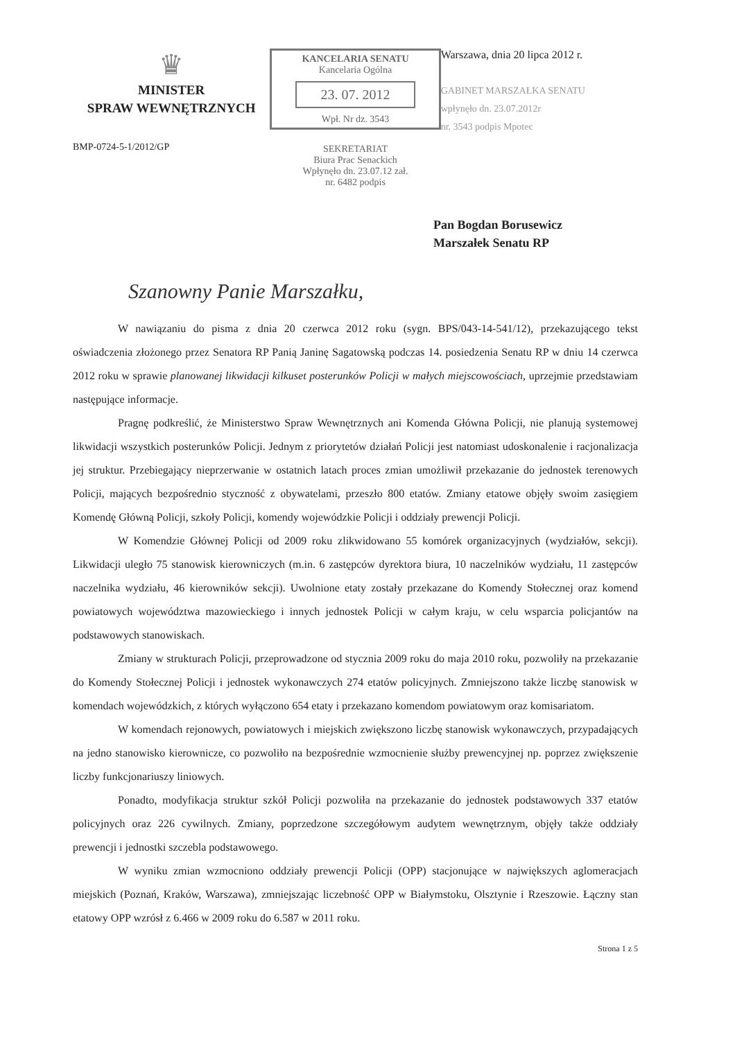♛
MINISTER
SPRAW WEWNĘTRZNYCH
BMP-0724-5-1/2012/GP
KANCELARIA SENATU
Kancelaria Ogólna
23. 07. 2012
Wpł. Nr dz. 3543
SEKRETARIAT
Biura Prac Senackich
Wpłynęło dn. 23.07.12 zał.
nr. 6482 podpis
Warszawa, dnia 20 lipca 2012 r.
GABINET MARSZAŁKA SENATU
wpłynęło dn. 23.07.2012r
nr. 3543 podpis Mpotec
Pan Bogdan Borusewicz
Marszałek Senatu RP
Szanowny Panie Marszałku,
W nawiązaniu do pisma z dnia 20 czerwca 2012 roku (sygn. BPS/043-14-541/12), przekazującego tekst oświadczenia złożonego przez Senatora RP Panią Janinę Sagatowską podczas 14. posiedzenia Senatu RP w dniu 14 czerwca 2012 roku w sprawie planowanej likwidacji kilkuset posterunków Policji w małych miejscowościach, uprzejmie przedstawiam następujące informacje.
Pragnę podkreślić, że Ministerstwo Spraw Wewnętrznych ani Komenda Główna Policji, nie planują systemowej likwidacji wszystkich posterunków Policji. Jednym z priorytetów działań Policji jest natomiast udoskonalenie i racjonalizacja jej struktur. Przebiegający nieprzerwanie w ostatnich latach proces zmian umożliwił przekazanie do jednostek terenowych Policji, mających bezpośrednio styczność z obywatelami, przeszło 800 etatów. Zmiany etatowe objęły swoim zasięgiem Komendę Główną Policji, szkoły Policji, komendy wojewódzkie Policji i oddziały prewencji Policji.
W Komendzie Głównej Policji od 2009 roku zlikwidowano 55 komórek organizacyjnych (wydziałów, sekcji). Likwidacji uległo 75 stanowisk kierowniczych (m.in. 6 zastępców dyrektora biura, 10 naczelników wydziału, 11 zastępców naczelnika wydziału, 46 kierowników sekcji). Uwolnione etaty zostały przekazane do Komendy Stołecznej oraz komend powiatowych województwa mazowieckiego i innych jednostek Policji w całym kraju, w celu wsparcia policjantów na podstawowych stanowiskach.
Zmiany w strukturach Policji, przeprowadzone od stycznia 2009 roku do maja 2010 roku, pozwoliły na przekazanie do Komendy Stołecznej Policji i jednostek wykonawczych 274 etatów policyjnych. Zmniejszono także liczbę stanowisk w komendach wojewódzkich, z których wyłączono 654 etaty i przekazano komendom powiatowym oraz komisariatom.
W komendach rejonowych, powiatowych i miejskich zwiększono liczbę stanowisk wykonawczych, przypadających na jedno stanowisko kierownicze, co pozwoliło na bezpośrednie wzmocnienie służby prewencyjnej np. poprzez zwiększenie liczby funkcjonariuszy liniowych.
Ponadto, modyfikacja struktur szkół Policji pozwoliła na przekazanie do jednostek podstawowych 337 etatów policyjnych oraz 226 cywilnych. Zmiany, poprzedzone szczegółowym audytem wewnętrznym, objęły także oddziały prewencji i jednostki szczebla podstawowego.
W wyniku zmian wzmocniono oddziały prewencji Policji (OPP) stacjonujące w największych aglomeracjach miejskich (Poznań, Kraków, Warszawa), zmniejszając liczebność OPP w Białymstoku, Olsztynie i Rzeszowie. Łączny stan etatowy OPP wzrósł z 6.466 w 2009 roku do 6.587 w 2011 roku.
Strona 1 z 5